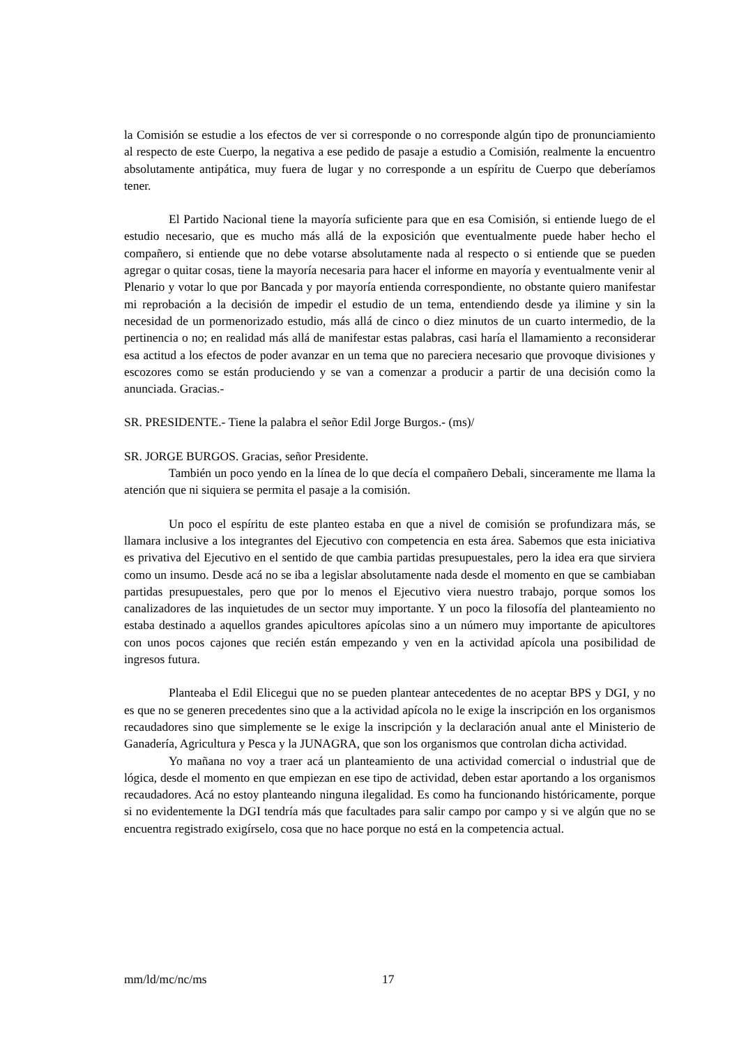la Comisión se estudie a los efectos de ver si corresponde o no corresponde algún tipo de pronunciamiento al respecto de este Cuerpo, la negativa a ese pedido de pasaje a estudio a Comisión, realmente la encuentro absolutamente antipática, muy fuera de lugar y no corresponde a un espíritu de Cuerpo que deberíamos tener.
El Partido Nacional tiene la mayoría suficiente para que en esa Comisión, si entiende luego de el estudio necesario, que es mucho más allá de la exposición que eventualmente puede haber hecho el compañero, si entiende que no debe votarse absolutamente nada al respecto o si entiende que se pueden agregar o quitar cosas, tiene la mayoría necesaria para hacer el informe en mayoría y eventualmente venir al Plenario y votar lo que por Bancada y por mayoría entienda correspondiente, no obstante quiero manifestar mi reprobación a la decisión de impedir el estudio de un tema, entendiendo desde ya ilimine y sin la necesidad de un pormenorizado estudio, más allá de cinco o diez minutos de un cuarto intermedio, de la pertinencia o no; en realidad más allá de manifestar estas palabras, casi haría el llamamiento a reconsiderar esa actitud a los efectos de poder avanzar en un tema que no pareciera necesario que provoque divisiones y escozores como se están produciendo y se van a comenzar a producir a partir de una decisión como la anunciada. Gracias.-
SR. PRESIDENTE.- Tiene la palabra el señor Edil Jorge Burgos.- (ms)/
SR. JORGE BURGOS. Gracias, señor Presidente.
También un poco yendo en la línea de lo que decía el compañero Debali, sinceramente me llama la atención que ni siquiera se permita el pasaje a la comisión.
Un poco el espíritu de este planteo estaba en que a nivel de comisión se profundizara más, se llamara inclusive a los integrantes del Ejecutivo con competencia en esta área. Sabemos que esta iniciativa es privativa del Ejecutivo en el sentido de que cambia partidas presupuestales, pero la idea era que sirviera como un insumo. Desde acá no se iba a legislar absolutamente nada desde el momento en que se cambiaban partidas presupuestales, pero que por lo menos el Ejecutivo viera nuestro trabajo, porque somos los canalizadores de las inquietudes de un sector muy importante. Y un poco la filosofía del planteamiento no estaba destinado a aquellos grandes apicultores apícolas sino a un número muy importante de apicultores con unos pocos cajones que recién están empezando y ven en la actividad apícola una posibilidad de ingresos futura.
Planteaba el Edil Elicegui que no se pueden plantear antecedentes de no aceptar BPS y DGI, y no es que no se generen precedentes sino que a la actividad apícola no le exige la inscripción en los organismos recaudadores sino que simplemente se le exige la inscripción y la declaración anual ante el Ministerio de Ganadería, Agricultura y Pesca y la JUNAGRA, que son los organismos que controlan dicha actividad.
Yo mañana no voy a traer acá un planteamiento de una actividad comercial o industrial que de lógica, desde el momento en que empiezan en ese tipo de actividad, deben estar aportando a los organismos recaudadores. Acá no estoy planteando ninguna ilegalidad. Es como ha funcionando históricamente, porque si no evidentemente la DGI tendría más que facultades para salir campo por campo y si ve algún que no se encuentra registrado exigírselo, cosa que no hace porque no está en la competencia actual.
mm/ld/mc/nc/ms 17